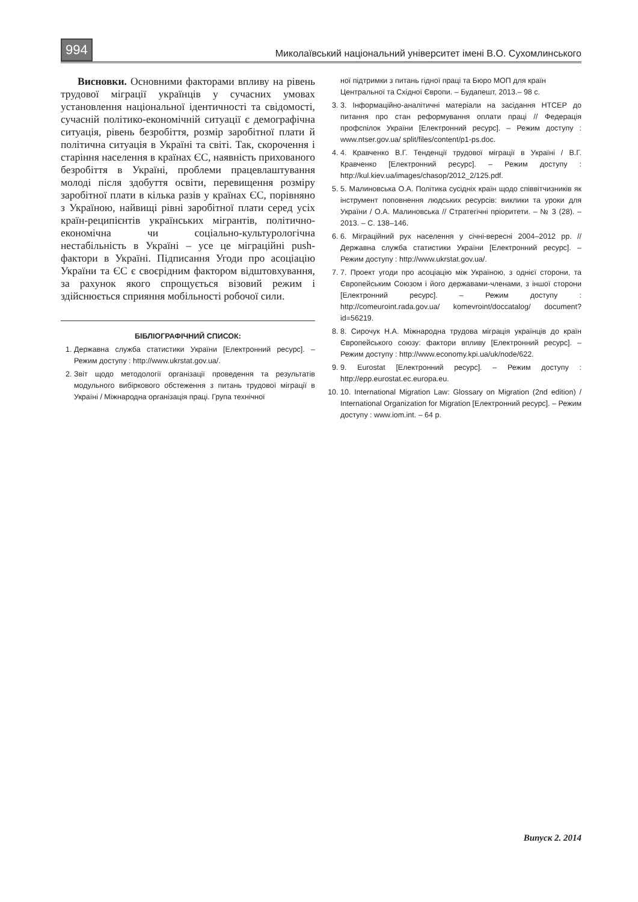994 Миколаївський національний університет імені В.О. Сухомлинського
Висновки. Основними факторами впливу на рівень трудової міграції українців у сучасних умовах установлення національної ідентичності та свідомості, сучасній політико-економічній ситуації є демографічна ситуація, рівень безробіття, розмір заробітної плати й політична ситуація в Україні та світі. Так, скорочення і старіння населення в країнах ЄС, наявність прихованого безробіття в Україні, проблеми працевлаштування молоді після здобуття освіти, перевищення розміру заробітної плати в кілька разів у країнах ЄС, порівняно з Україною, найвищі рівні заробітної плати серед усіх країн-реципієнтів українських мігрантів, політично-економічна чи соціально-культурологічна нестабільність в Україні – усе це міграційні push-фактори в Україні. Підписання Угоди про асоціацію України та ЄС є своєрідним фактором відштовхування, за рахунок якого спрощується візовий режим і здійснюється сприяння мобільності робочої сили.
БІБЛІОГРАФІЧНИЙ СПИСОК:
1. Державна служба статистики України [Електронний ресурс]. – Режим доступу : http://www.ukrstat.gov.ua/.
2. Звіт щодо методології організації проведення та результатів модульного вибіркового обстеження з питань трудової міграції в Україні / Міжнародна організація праці. Група технічної
ної підтримки з питань гідної праці та Бюро МОП для країн Центральної та Східної Європи. – Будапешт, 2013.– 98 с.
3. 3. Інформаційно-аналітичні матеріали на засідання НТСЕР до питання про стан реформування оплати праці // Федерація профспілок України [Електронний ресурс]. – Режим доступу : www.ntser.gov.ua/ split/files/content/p1-ps.doc.
4. 4. Кравченко В.Г. Тенденції трудової міграції в Україні / В.Г. Кравченко [Електронний ресурс]. – Режим доступу : http://kul.kiev.ua/images/chasop/2012_2/125.pdf.
5. 5. Малиновська О.А. Політика сусідніх країн щодо співвітчизників як інструмент поповнення людських ресурсів: виклики та уроки для України / О.А. Малиновська // Стратегічні пріоритети. – № 3 (28). – 2013. – С. 138–146.
6. 6. Міграційний рух населення у січні-вересні 2004–2012 рр. // Державна служба статистики України [Електронний ресурс]. – Режим доступу : http://www.ukrstat.gov.ua/.
7. 7. Проект угоди про асоціацію між Україною, з однієї сторони, та Європейським Союзом і його державами-членами, з іншої сторони [Електронний ресурс]. – Режим доступу : http://comeuroint.rada.gov.ua/ komevroint/doccatalog/ document?id=56219.
8. 8. Сирочук Н.А. Міжнародна трудова міграція українців до країн Європейського союзу: фактори впливу [Електронний ресурс]. – Режим доступу : http://www.economy.kpi.ua/uk/node/622.
9. 9. Eurostat [Електронний ресурс]. – Режим доступу : http://epp.eurostat.ec.europa.eu.
10. 10. International Migration Law: Glossary on Migration (2nd edition) / International Organization for Migration [Електронний ресурс]. – Режим доступу : www.iom.int. – 64 р.
Випуск 2. 2014